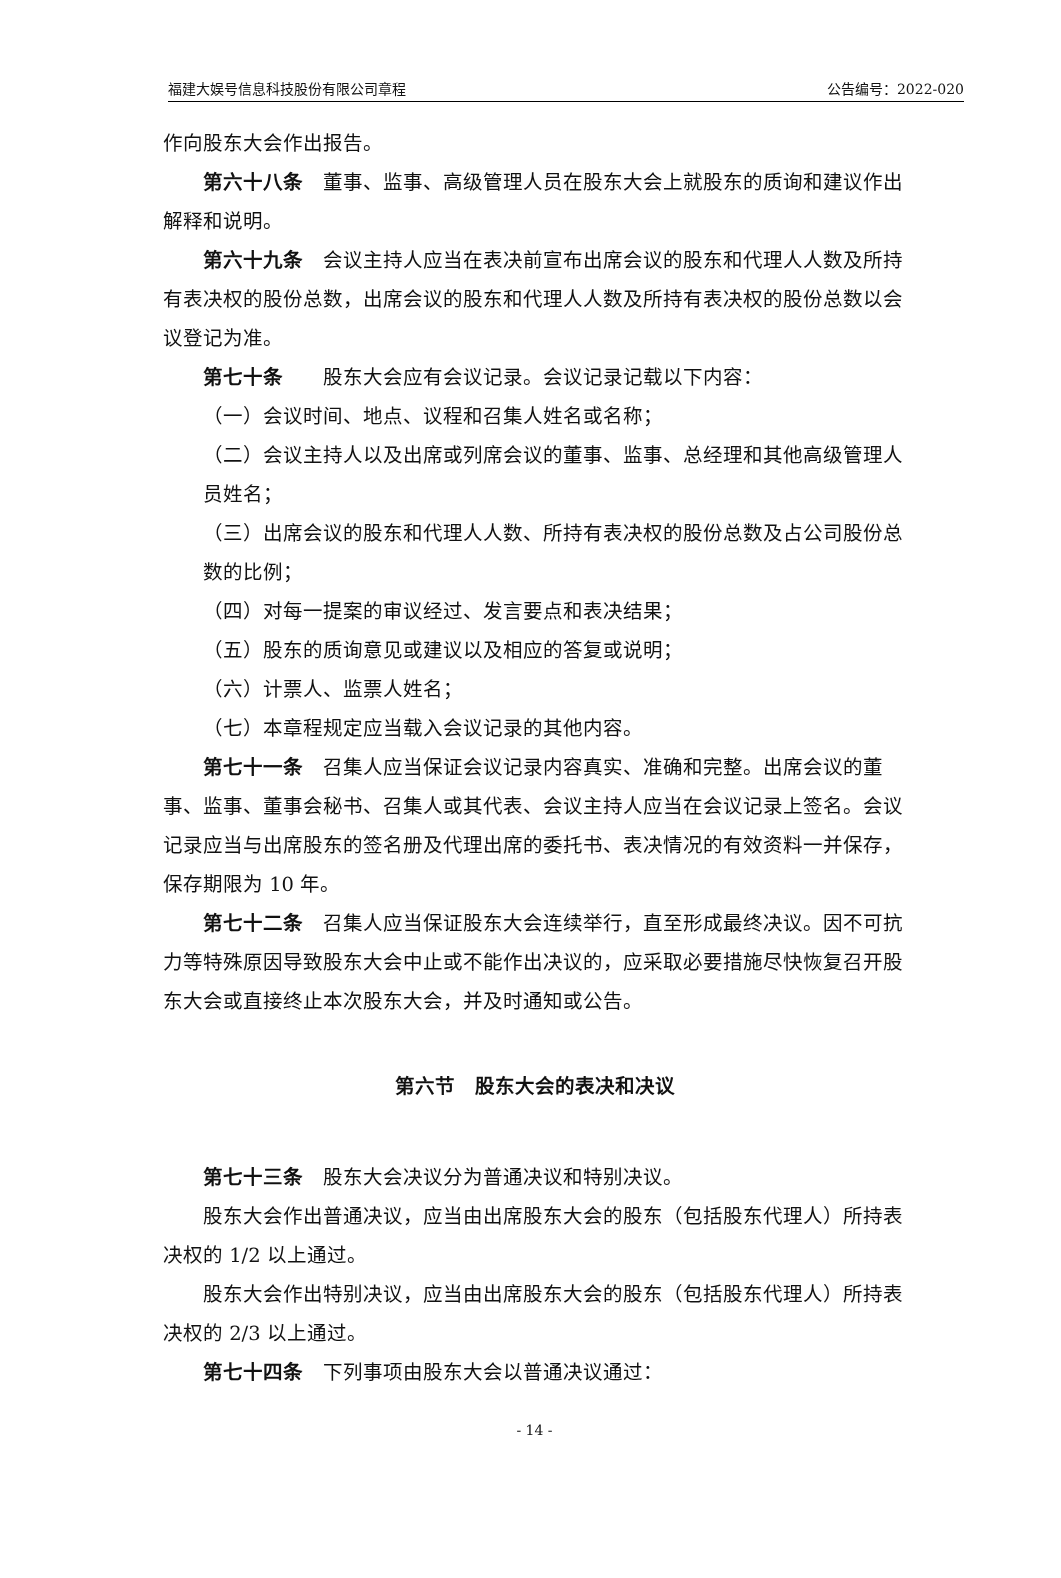福建大娱号信息科技股份有限公司章程 公告编号：2022-020
作向股东大会作出报告。
第六十八条 董事、监事、高级管理人员在股东大会上就股东的质询和建议作出解释和说明。
第六十九条 会议主持人应当在表决前宣布出席会议的股东和代理人人数及所持有表决权的股份总数，出席会议的股东和代理人人数及所持有表决权的股份总数以会议登记为准。
第七十条　股东大会应有会议记录。会议记录记载以下内容：
（一）会议时间、地点、议程和召集人姓名或名称；
（二）会议主持人以及出席或列席会议的董事、监事、总经理和其他高级管理人员姓名；
（三）出席会议的股东和代理人人数、所持有表决权的股份总数及占公司股份总数的比例；
（四）对每一提案的审议经过、发言要点和表决结果；
（五）股东的质询意见或建议以及相应的答复或说明；
（六）计票人、监票人姓名；
（七）本章程规定应当载入会议记录的其他内容。
第七十一条 召集人应当保证会议记录内容真实、准确和完整。出席会议的董事、监事、董事会秘书、召集人或其代表、会议主持人应当在会议记录上签名。会议记录应当与出席股东的签名册及代理出席的委托书、表决情况的有效资料一并保存，保存期限为 10 年。
第七十二条 召集人应当保证股东大会连续举行，直至形成最终决议。因不可抗力等特殊原因导致股东大会中止或不能作出决议的，应采取必要措施尽快恢复召开股东大会或直接终止本次股东大会，并及时通知或公告。
第六节　股东大会的表决和决议
第七十三条 股东大会决议分为普通决议和特别决议。
股东大会作出普通决议，应当由出席股东大会的股东（包括股东代理人）所持表决权的 1/2 以上通过。
股东大会作出特别决议，应当由出席股东大会的股东（包括股东代理人）所持表决权的 2/3 以上通过。
第七十四条 下列事项由股东大会以普通决议通过：
- 14 -